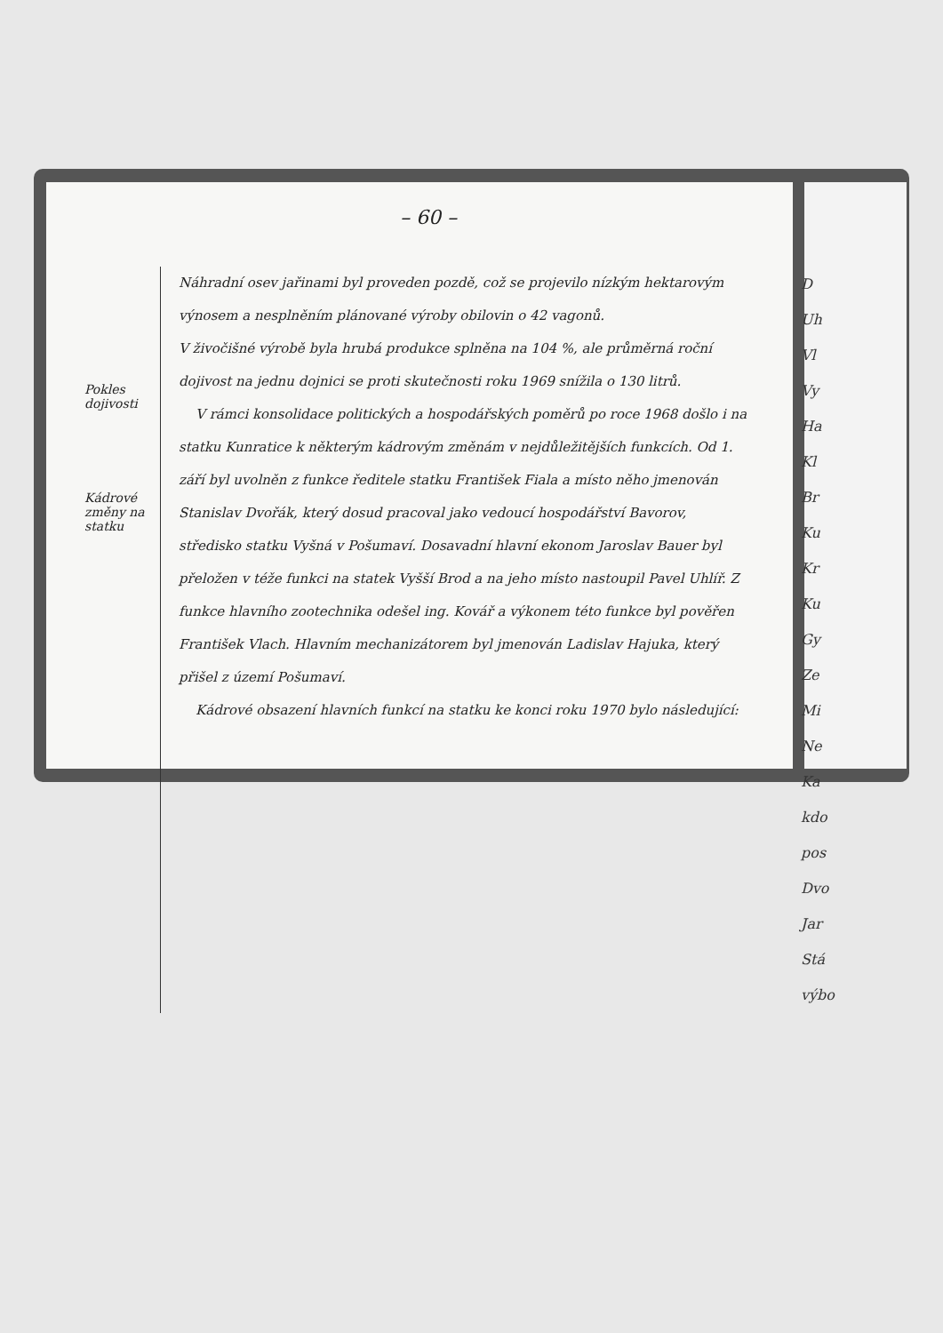– 60 –
Pokles dojivosti
Kádrové změny na statku
Náhradní osev jařinami byl proveden pozdě, což se projevilo nízkým hektarovým výnosem a nesplněním plánované výroby obilovin o 42 vagonů.
V živočišné výrobě byla hrubá produkce splněna na 104 %, ale průměrná roční dojivost na jednu dojnici se proti skutečnosti roku 1969 snížila o 130 litrů.
V rámci konsolidace politických a hospodářských poměrů po roce 1968 došlo i na statku Kunratice k některým kádrovým změnám v nejdůležitějších funkcích. Od 1. září byl uvolněn z funkce ředitele statku František Fiala a místo něho jmenován Stanislav Dvořák, který dosud pracoval jako vedoucí hospodářství Bavorov, středisko statku Vyšná v Pošumaví. Dosavadní hlavní ekonom Jaroslav Bauer byl přeložen v téže funkci na statek Vyšší Brod a na jeho místo nastoupil Pavel Uhlíř. Z funkce hlavního zootechnika odešel ing. Kovář a výkonem této funkce byl pověřen František Vlach. Hlavním mechanizátorem byl jmenován Ladislav Hajuka, který přišel z území Pošumaví.
Kádrové obsazení hlavních funkcí na statku ke konci roku 1970 bylo následující:
D
Uh
Vl
Vy
Ha
Kl
Br
Ku
Kr
Ku
Gy
Ze
Mi
Ne
Ka
kdo
pos
Dvo
Jar
Stá
výbo